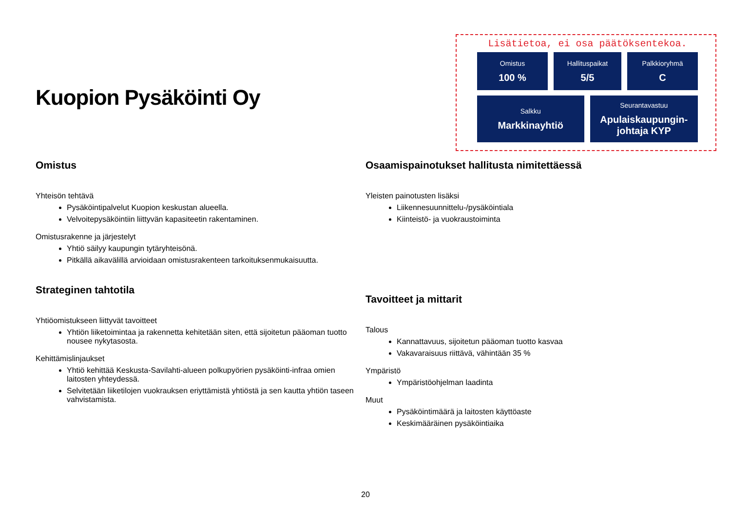Kuopion Pysäköinti Oy
Lisätietoa, ei osa päätöksentekoa.
Omistus
100 %
Hallituspaikat
5/5
Palkkioryhmä
C
Salkku
Markkinayhtiö
Seurantavastuu
Apulaiskaupungin-
johtaja KYP
Omistus
Yhteisön tehtävä
Pysäköintipalvelut Kuopion keskustan alueella.
Velvoitepysäköintiin liittyvän kapasiteetin rakentaminen.
Omistusrakenne ja järjestelyt
Yhtiö säilyy kaupungin tytäryhteisönä.
Pitkällä aikavälillä arvioidaan omistusrakenteen tarkoituksenmukaisuutta.
Strateginen tahtotila
Yhtiöomistukseen liittyvät tavoitteet
Yhtiön liiketoimintaa ja rakennetta kehitetään siten, että sijoitetun pääoman tuotto nousee nykytasosta.
Kehittämislinjaukset
Yhtiö kehittää Keskusta-Savilahti-alueen polkupyörien pysäköinti-infraa omien laitosten yhteydessä.
Selvitetään liiketilojen vuokrauksen eriyttämistä yhtiöstä ja sen kautta yhtiön taseen vahvistamista.
Osaamispainotukset hallitusta nimitettäessä
Yleisten painotusten lisäksi
Liikennesuunnittelu-/pysäköintiala
Kiinteistö- ja vuokraustoiminta
Tavoitteet ja mittarit
Talous
Kannattavuus, sijoitetun pääoman tuotto kasvaa
Vakavaraisuus riittävä, vähintään 35 %
Ympäristö
Ympäristöohjelman laadinta
Muut
Pysäköintimäärä ja laitosten käyttöaste
Keskimääräinen pysäköintiaika
20